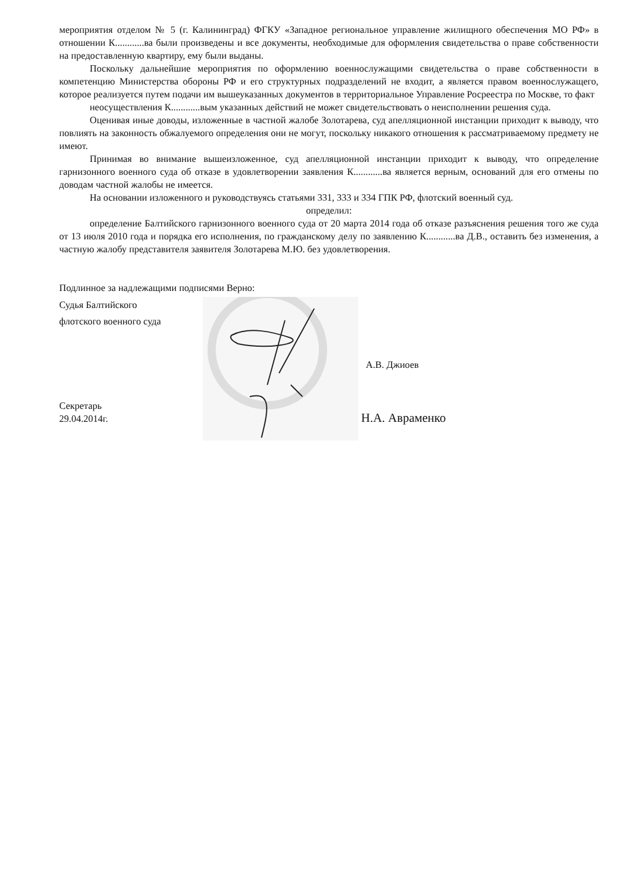мероприятия отделом № 5 (г. Калининград) ФГКУ «Западное региональное управление жилищного обеспечения МО РФ» в отношении К............ва были произведены и все документы, необходимые для оформления свидетельства о праве собственности на предоставленную квартиру, ему были выданы.
Поскольку дальнейшие мероприятия по оформлению военнослужащими свидетельства о праве собственности в компетенцию Министерства обороны РФ и его структурных подразделений не входит, а является правом военнослужащего, которое реализуется путем подачи им вышеуказанных документов в территориальное Управление Росреестра по Москве, то факт
неосуществления К............вым указанных действий не может свидетельствовать о неисполнении решения суда.
Оценивая иные доводы, изложенные в частной жалобе Золотарева, суд апелляционной инстанции приходит к выводу, что повлиять на законность обжалуемого определения они не могут, поскольку никакого отношения к рассматриваемому предмету не имеют.
Принимая во внимание вышеизложенное, суд апелляционной инстанции приходит к выводу, что определение гарнизонного военного суда об отказе в удовлетворении заявления К............ва является верным, оснований для его отмены по доводам частной жалобы не имеется.
На основании изложенного и руководствуясь статьями 331, 333 и 334 ГПК РФ, флотский военный суд.
определил:
определение Балтийского гарнизонного военного суда от 20 марта 2014 года об отказе разъяснения решения того же суда от 13 июля 2010 года и порядка его исполнения, по гражданскому делу по заявлению К............ва Д.В., оставить без изменения, а частную жалобу представителя заявителя Золотарева М.Ю. без удовлетворения.
Подлинное за надлежащими подписями Верно:
Судья Балтийского
флотского военного суда
А.В. Джиоев
Секретарь
29.04.2014г.
Н.А. Авраменко